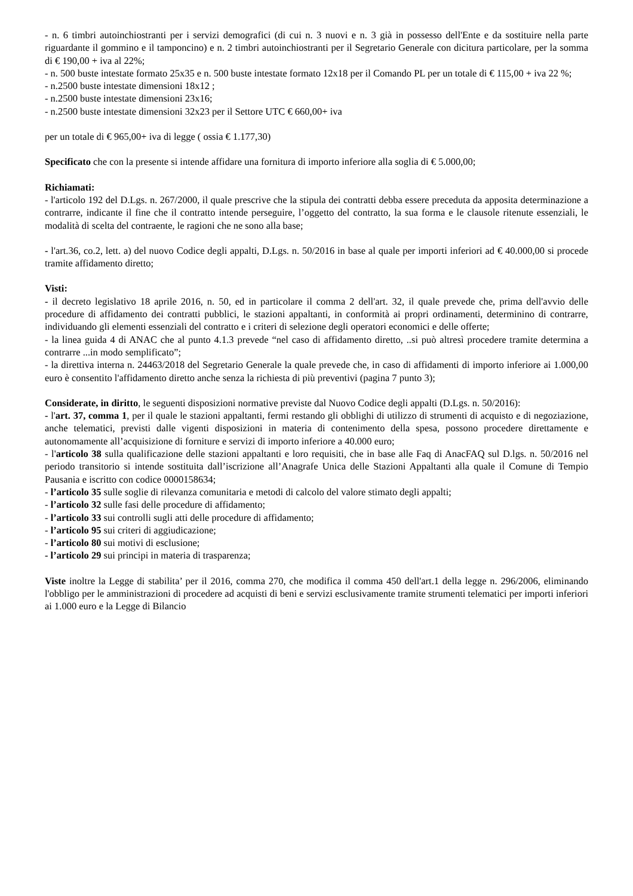- n. 6 timbri autoinchiostranti per i servizi demografici (di cui n. 3 nuovi e n. 3 già in possesso dell'Ente e da sostituire nella parte riguardante il gommino e il tamponcino) e n. 2 timbri autoinchiostranti per il Segretario Generale con dicitura particolare, per la somma di € 190,00 + iva al 22%;
- n. 500 buste intestate formato 25x35 e n. 500 buste intestate formato 12x18 per il Comando PL per un totale di € 115,00 + iva 22 %;
- n.2500 buste intestate dimensioni 18x12 ;
- n.2500 buste intestate dimensioni 23x16;
- n.2500 buste intestate dimensioni 32x23 per il Settore UTC € 660,00+ iva
per un totale di € 965,00+ iva di legge ( ossia € 1.177,30)
Specificato che con la presente si intende affidare una fornitura di importo inferiore alla soglia di € 5.000,00;
Richiamati:
- l'articolo 192 del D.Lgs. n. 267/2000, il quale prescrive che la stipula dei contratti debba essere preceduta da apposita determinazione a contrarre, indicante il fine che il contratto intende perseguire, l’oggetto del contratto, la sua forma e le clausole ritenute essenziali, le modalità di scelta del contraente, le ragioni che ne sono alla base;
- l'art.36, co.2, lett. a) del nuovo Codice degli appalti, D.Lgs. n. 50/2016 in base al quale per importi inferiori ad € 40.000,00 si procede tramite affidamento diretto;
Visti:
- il decreto legislativo 18 aprile 2016, n. 50, ed in particolare il comma 2 dell'art. 32, il quale prevede che, prima dell'avvio delle procedure di affidamento dei contratti pubblici, le stazioni appaltanti, in conformità ai propri ordinamenti, determinino di contrarre, individuando gli elementi essenziali del contratto e i criteri di selezione degli operatori economici e delle offerte;
- la linea guida 4 di ANAC che al punto 4.1.3 prevede “nel caso di affidamento diretto, ..si può altresì procedere tramite determina a contrarre ...in modo semplificato”;
- la direttiva interna n. 24463/2018 del Segretario Generale la quale prevede che, in caso di affidamenti di importo inferiore ai 1.000,00 euro è consentito l'affidamento diretto anche senza la richiesta di più preventivi (pagina 7 punto 3);
Considerate, in diritto, le seguenti disposizioni normative previste dal Nuovo Codice degli appalti (D.Lgs. n. 50/2016):
- l'art. 37, comma 1, per il quale le stazioni appaltanti, fermi restando gli obblighi di utilizzo di strumenti di acquisto e di negoziazione, anche telematici, previsti dalle vigenti disposizioni in materia di contenimento della spesa, possono procedere direttamente e autonomamente all’acquisizione di forniture e servizi di importo inferiore a 40.000 euro;
- l'articolo 38 sulla qualificazione delle stazioni appaltanti e loro requisiti, che in base alle Faq di AnacFAQ sul D.lgs. n. 50/2016 nel periodo transitorio si intende sostituita dall’iscrizione all’Anagrafe Unica delle Stazioni Appaltanti alla quale il Comune di Tempio Pausania e iscritto con codice 0000158634;
- l’articolo 35 sulle soglie di rilevanza comunitaria e metodi di calcolo del valore stimato degli appalti;
- l’articolo 32 sulle fasi delle procedure di affidamento;
- l’articolo 33 sui controlli sugli atti delle procedure di affidamento;
- l’articolo 95 sui criteri di aggiudicazione;
- l’articolo 80 sui motivi di esclusione;
- l’articolo 29 sui principi in materia di trasparenza;
Viste inoltre la Legge di stabilita’ per il 2016, comma 270, che modifica il comma 450 dell'art.1 della legge n. 296/2006, eliminando l'obbligo per le amministrazioni di procedere ad acquisti di beni e servizi esclusivamente tramite strumenti telematici per importi inferiori ai 1.000 euro e la Legge di Bilancio